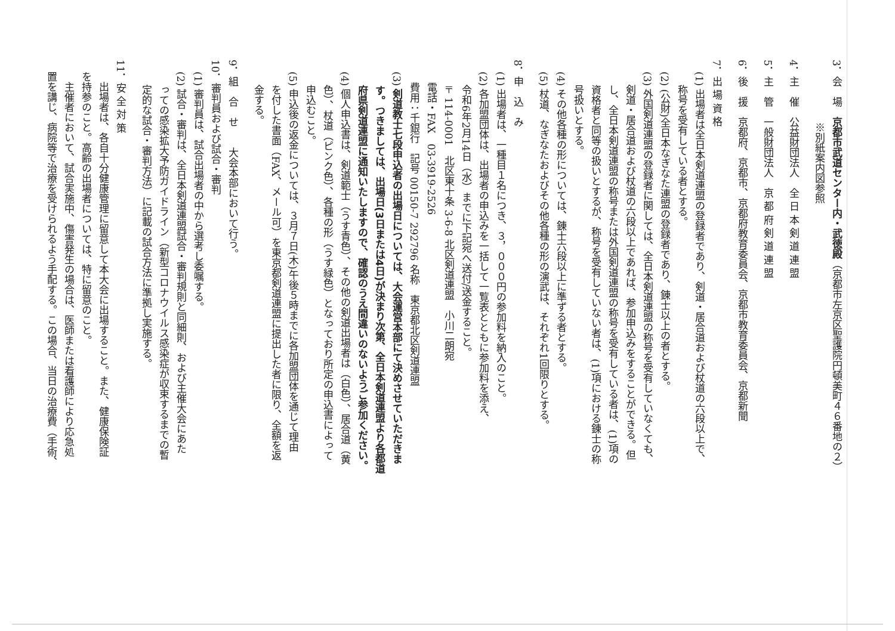3．会　場　京都市武道センター内・武徳殿（京都市左京区聖護院円頓美町４６番地の２）
※別紙案内図参照
4．主　催　公益財団法人　全 日 本 剣 道 連 盟
5．主　管　一般財団法人　京 都 府 剣 道 連 盟
6．後　援　京都府、京都市、京都府教育委員会、京都市教育委員会、京都新聞
7．出 場 資 格
(1) 出場者は全日本剣道連盟の登録者であり、剣道・居合道および杖道の六段以上で、
　 称号を受有している者とする。
(2) (公財)全日本なぎなた連盟の登録者であり、錬士以上の者とする。
(3) 外国剣道連盟の登録者に関しては、全日本剣道連盟の称号を受有していなくても、
　 剣道・居合道および杖道の六段以上であれば、参加申込みをすることができる。但
　 し、全日本剣道連盟の称号または外国剣道連盟の称号を受有している者は、(1)項の
　 資格者と同等の扱いとするが、称号を受有していない者は、(1)項における錬士の称
　 号扱いとする。
(4) その他各種の形については、錬士六段以上に準ずる者とする。
(5) 杖道、なぎなたおよびその他各種の形の演武は、それぞれ1回限りとする。
8．申　込　み
(1) 出場者は、一種目１名につき、３，０００円の参加料を納入のこと。
(2) 各加盟団体は、出場者の申込みを一括して一覧表とともに参加料を添え、
　 令和6年2月14日（水）までに下記宛へ送付/送金すること。
〒114-0001　北区東十条 3-6-8 北区剣道連盟　小川二朗宛
電話・FAX　03-3919-2526
費用：千銀行　記号 00150-7 292796 名称　東京都北区剣道連盟
(3) 剣道教士七段申込者の出場日については、大会運営本部にて決めさせていただきま
　 す。つきましては、出場日(3日または4日)が決まり次第、全日本剣道連盟より各都道
　 府県剣道連盟に通知いたしますので、確認のうえ間違いのないようご参加ください。
(4) 個人申込書は、剣道範士（うす青色）、その他の剣道出場者は（白色）、居合道（黄
　 色）、杖道（ピンク色）、各種の形（うす緑色）となっており所定の申込書によって
　 申込むこと。
(5) 申込後の返金については、３月７日(木)午後５時までに各加盟団体を通じて理由
　 を付した書面（FAX、メール可）を東京都剣道連盟に提出した者に限り、全額を返
　 金する。
9．組　合　せ　　大会本部において行う。
10．審判員および試合・審判
(1) 審判員は、試合出場者の中から選考し委嘱する。
(2) 試合・審判は、全日本剣道連盟試合・審判規則と同細則、および主催大会にあた
　 っての感染拡大予防ガイドライン（新型コロナウイルス感染症が収束するまでの暫
　 定的な試合・審判方法）に記載の試合方法に準拠し実施する。
11．安 全 対 策
　出場者は、各自十分健康管理に留意して本大会に出場すること。また、健康保険証
を持参のこと。高齢の出場者については、特に留意のこと。
　主催者において、試合実施中、傷害発生の場合は、医師または看護師により応急処
置を講じ、病院等で治療を受けられるよう手配する。この場合、当日の治療費（手術、